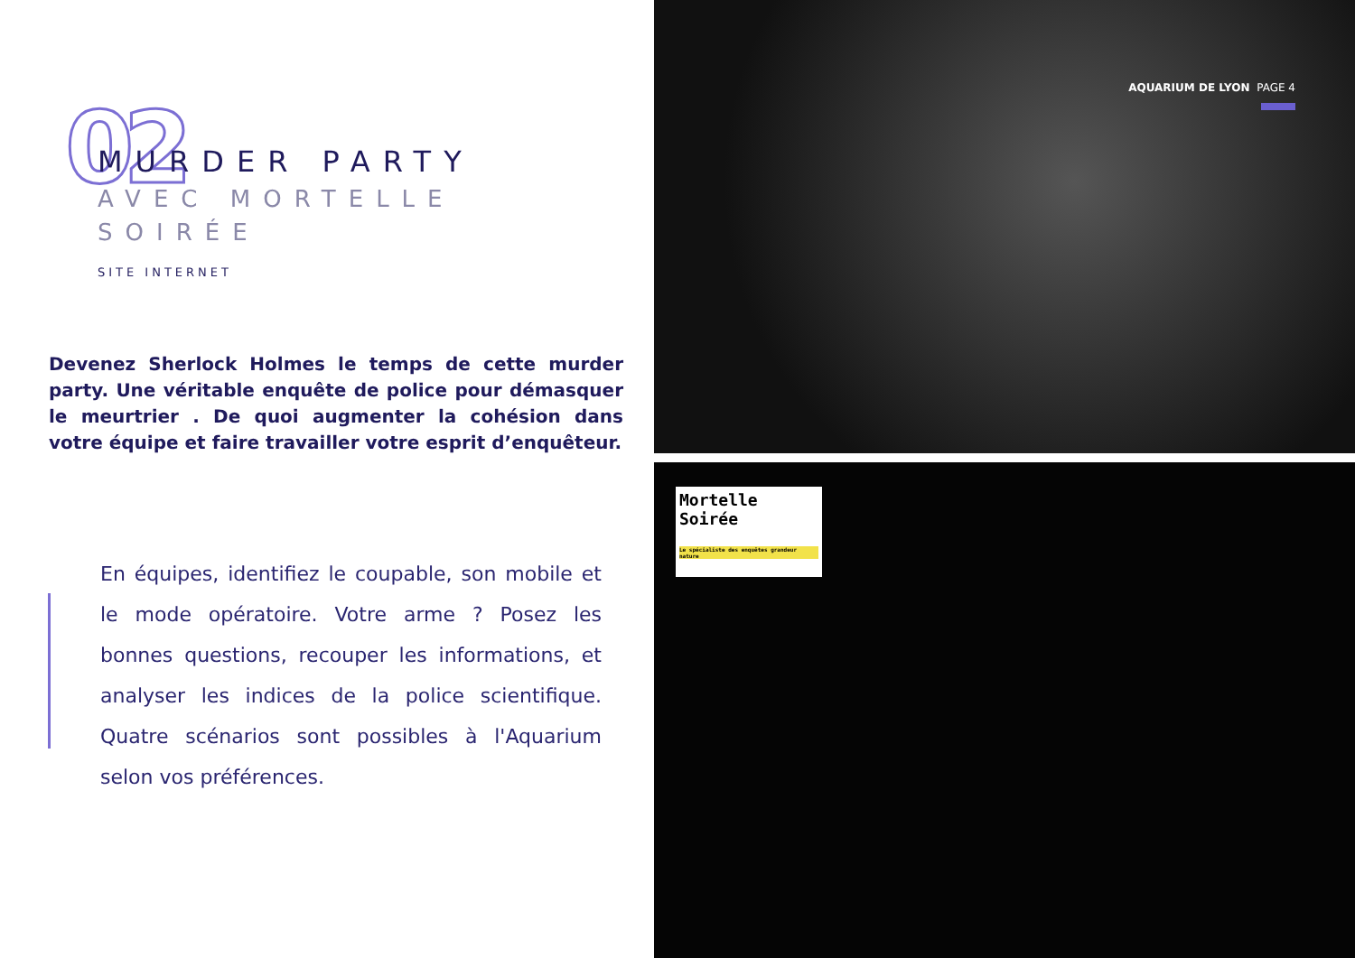02
MURDER PARTY
AVEC MORTELLE
SOIRÉE
SITE INTERNET
Devenez Sherlock Holmes le temps de cette murder party. Une véritable enquête de police pour démasquer le meurtrier . De quoi augmenter la cohésion dans votre équipe et faire travailler votre esprit d’enquêteur.
En équipes, identifiez le coupable, son mobile et le mode opératoire. Votre arme ? Posez les bonnes questions, recouper les informations, et analyser les indices de la police scientifique. Quatre scénarios sont possibles à l'Aquarium selon vos préférences.
AQUARIUM DE LYON PAGE 4
Mortelle
Soirée
Le spécialiste des enquêtes grandeur nature